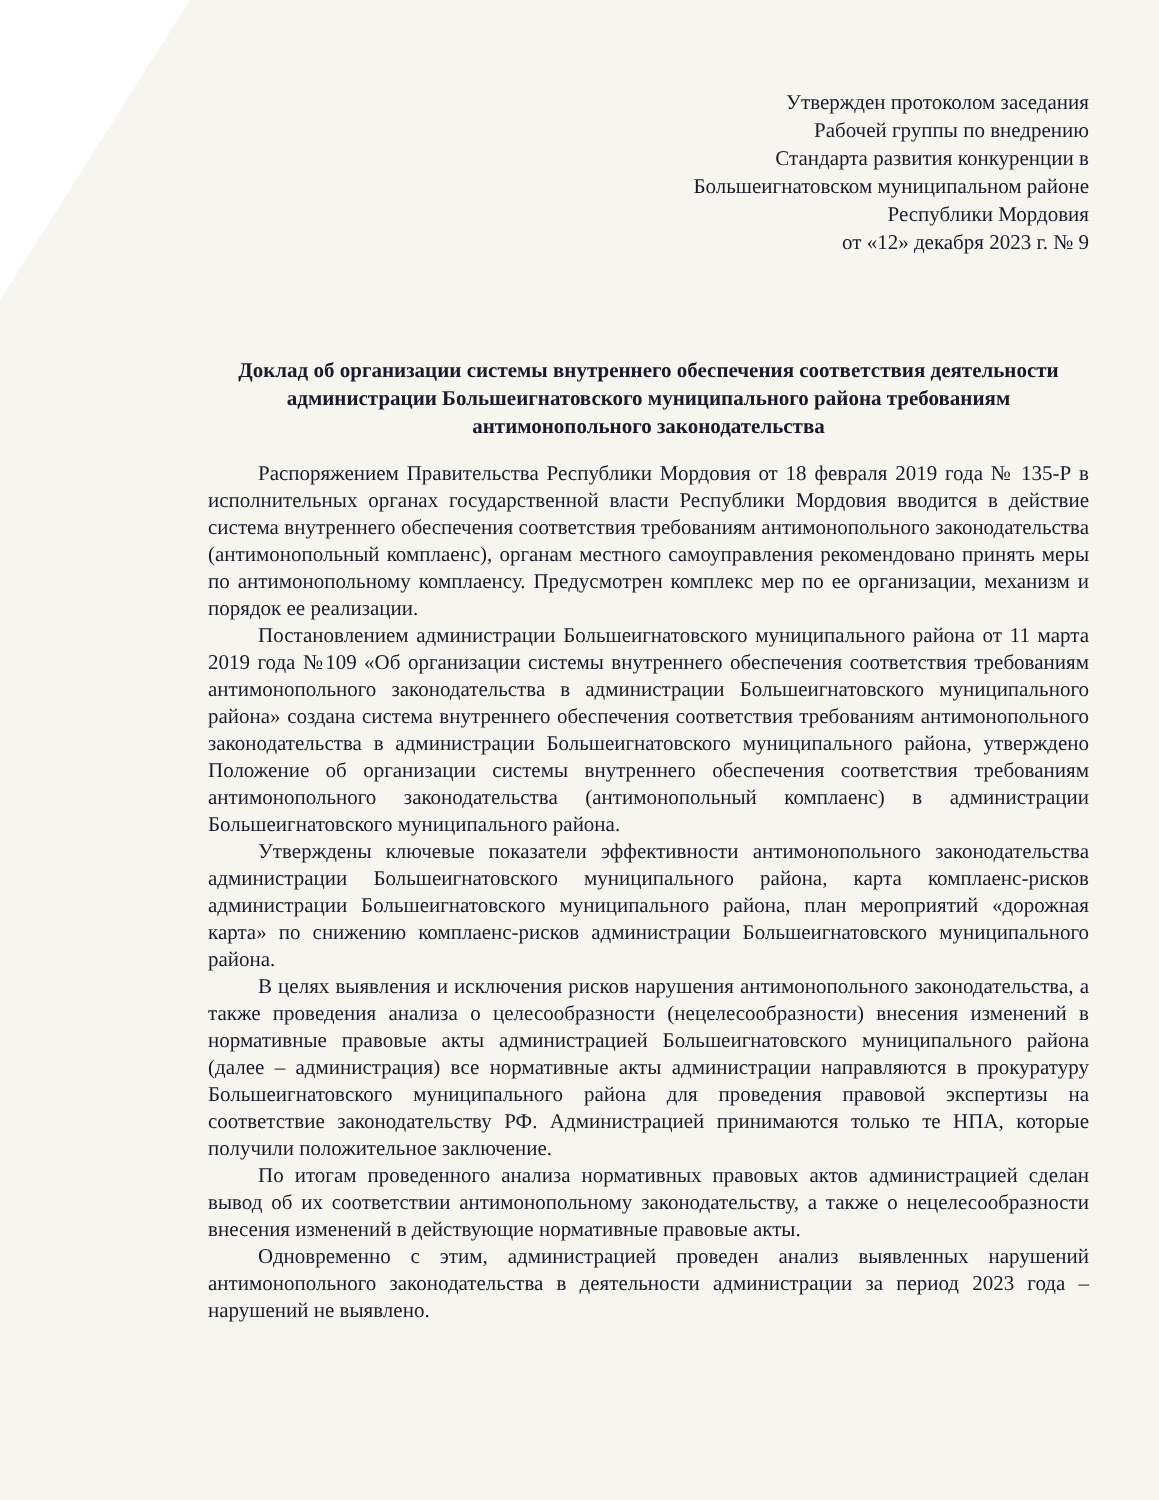Утвержден протоколом заседания
Рабочей группы по внедрению
Стандарта развития конкуренции в
Большеигнатовском муниципальном районе
Республики Мордовия
от «12» декабря 2023 г. № 9
Доклад об организации системы внутреннего обеспечения соответствия деятельности администрации Большеигнатовского муниципального района требованиям антимонопольного законодательства
Распоряжением Правительства Республики Мордовия от 18 февраля 2019 года № 135-Р в исполнительных органах государственной власти Республики Мордовия вводится в действие система внутреннего обеспечения соответствия требованиям антимонопольного законодательства (антимонопольный комплаенс), органам местного самоуправления рекомендовано принять меры по антимонопольному комплаенсу. Предусмотрен комплекс мер по ее организации, механизм и порядок ее реализации.
Постановлением администрации Большеигнатовского муниципального района от 11 марта 2019 года №109 «Об организации системы внутреннего обеспечения соответствия требованиям антимонопольного законодательства в администрации Большеигнатовского муниципального района» создана система внутреннего обеспечения соответствия требованиям антимонопольного законодательства в администрации Большеигнатовского муниципального района, утверждено Положение об организации системы внутреннего обеспечения соответствия требованиям антимонопольного законодательства (антимонопольный комплаенс) в администрации Большеигнатовского муниципального района.
Утверждены ключевые показатели эффективности антимонопольного законодательства администрации Большеигнатовского муниципального района, карта комплаенс-рисков администрации Большеигнатовского муниципального района, план мероприятий «дорожная карта» по снижению комплаенс-рисков администрации Большеигнатовского муниципального района.
В целях выявления и исключения рисков нарушения антимонопольного законодательства, а также проведения анализа о целесообразности (нецелесообразности) внесения изменений в нормативные правовые акты администрацией Большеигнатовского муниципального района (далее – администрация) все нормативные акты администрации направляются в прокуратуру Большеигнатовского муниципального района для проведения правовой экспертизы на соответствие законодательству РФ. Администрацией принимаются только те НПА, которые получили положительное заключение.
По итогам проведенного анализа нормативных правовых актов администрацией сделан вывод об их соответствии антимонопольному законодательству, а также о нецелесообразности внесения изменений в действующие нормативные правовые акты.
Одновременно с этим, администрацией проведен анализ выявленных нарушений антимонопольного законодательства в деятельности администрации за период 2023 года – нарушений не выявлено.